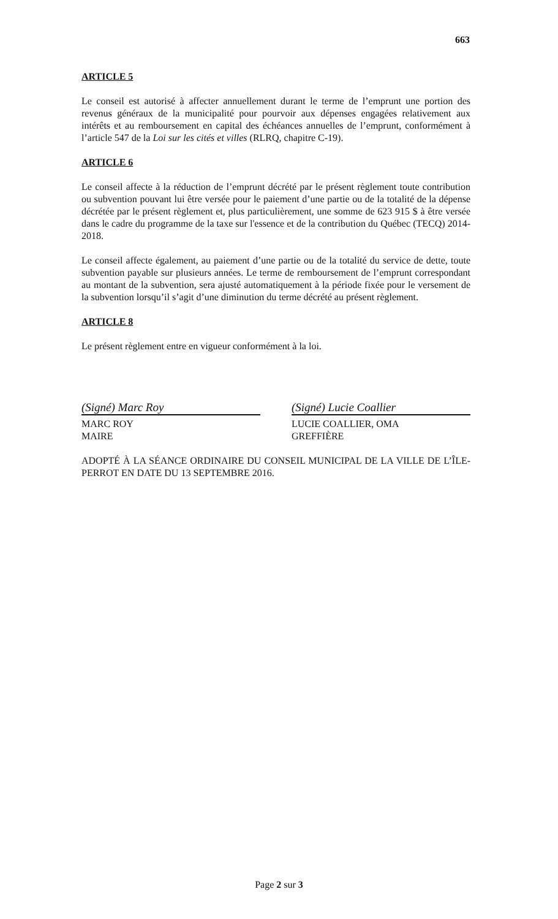663
ARTICLE 5
Le conseil est autorisé à affecter annuellement durant le terme de l’emprunt une portion des revenus généraux de la municipalité pour pourvoir aux dépenses engagées relativement aux intérêts et au remboursement en capital des échéances annuelles de l’emprunt, conformément à l’article 547 de la Loi sur les cités et villes (RLRQ, chapitre C-19).
ARTICLE 6
Le conseil affecte à la réduction de l’emprunt décrété par le présent règlement toute contribution ou subvention pouvant lui être versée pour le paiement d’une partie ou de la totalité de la dépense décrétée par le présent règlement et, plus particulièrement, une somme de 623 915 $ à être versée dans le cadre du programme de la taxe sur l'essence et de la contribution du Québec (TECQ) 2014-2018.
Le conseil affecte également, au paiement d’une partie ou de la totalité du service de dette, toute subvention payable sur plusieurs années. Le terme de remboursement de l’emprunt correspondant au montant de la subvention, sera ajusté automatiquement à la période fixée pour le versement de la subvention lorsqu’il s’agit d’une diminution du terme décrété au présent règlement.
ARTICLE 8
Le présent règlement entre en vigueur conformément à la loi.
(Signé) Marc Roy
MARC ROY
MAIRE
(Signé) Lucie Coallier
LUCIE COALLIER, OMA
GREFFIÈRE
ADOPTÉ À LA SÉANCE ORDINAIRE DU CONSEIL MUNICIPAL DE LA VILLE DE L’ÎLE-PERROT EN DATE DU 13 SEPTEMBRE 2016.
Page 2 sur 3